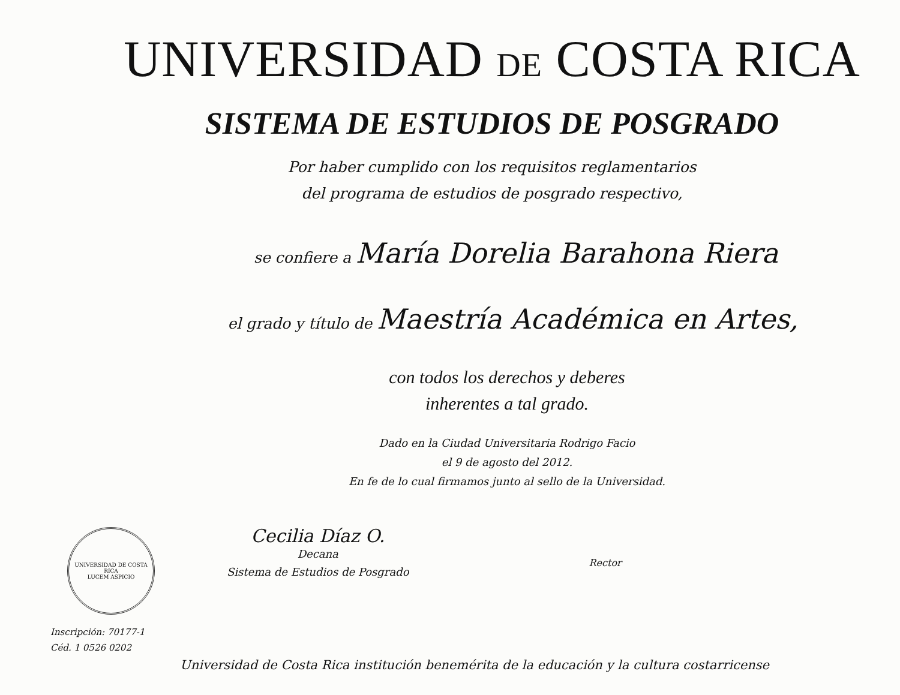UNIVERSIDAD DE COSTA RICA
SISTEMA DE ESTUDIOS DE POSGRADO
Por haber cumplido con los requisitos reglamentarios
del programa de estudios de posgrado respectivo,
se confiere a María Dorelia Barahona Riera
el grado y título de Maestría Académica en Artes,
con todos los derechos y deberes
inherentes a tal grado.
Dado en la Ciudad Universitaria Rodrigo Facio
el 9 de agosto del 2012.
En fe de lo cual firmamos junto al sello de la Universidad.
UNIVERSIDAD DE COSTA RICA
LUCEM ASPICIO
Cecilia Díaz O.
Decana
Sistema de Estudios de Posgrado
Rector
Inscripción: 70177-1
Céd. 1 0526 0202
Universidad de Costa Rica institución benemérita de la educación y la cultura costarricense